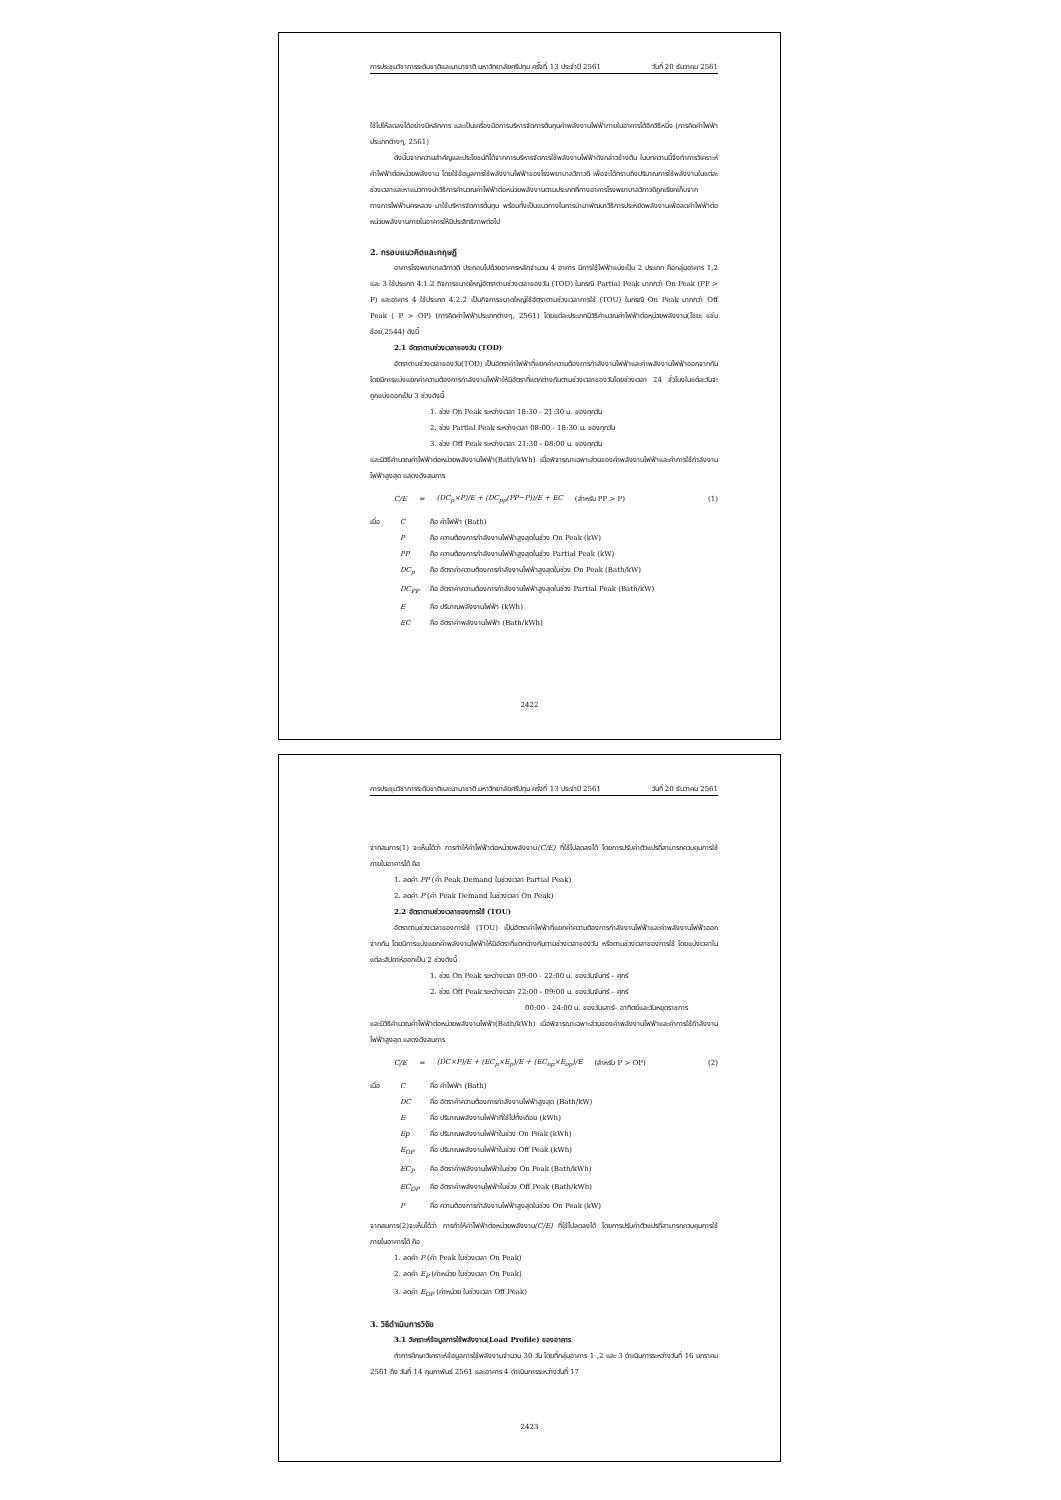การประชุมวิชาการระดับชาติและนานาชาติ มหาวิทยาลัยศรีปทุม ครั้งที่ 13 ประจำปี 2561 วันที่ 20 ธันวาคม 2561
ใช้ไปให้ลดลงได้อย่างมีหลักการ และเป็นเครื่องมือการบริหารจัดการต้นทุนค่าพลังงานไฟฟ้าภายในอาคารได้อีกวิธีหนึ่ง (การคิดค่าไฟฟ้าประเภทต่างๆ, 2561)
ดังนั้นจากความสำคัญและประโยชน์ที่ได้จากการบริหารจัดการใช้พลังงานไฟฟ้าดังกล่าวข้างต้น ในบทความนี้จึงทำการวิเคราะห์ค่าไฟฟ้าต่อหน่วยพลังงาน โดยใช้ข้อมูลการใช้พลังงานไฟฟ้าของโรงพยาบาลวิภาวดี เพื่อจะได้ทราบถึงปริมาณการใช้พลังงานในแต่ละช่วงเวลาและหาแนวทางนำวิธีการคำนวณค่าไฟฟ้าต่อหน่วยพลังงานตามประเภทที่ทางอาคารโรงพยาบาลวิภาวดีถูกเรียกเก็บจากทางการไฟฟ้านครหลวง มาใช้บริหารจัดการต้นทุน พร้อมทั้งเป็นแนวทางในการนำมาพัฒนาวิธีการประหยัดพลังงานเพื่อลดค่าไฟฟ้าต่อหน่วยพลังงานภายในอาคารให้มีประสิทธิภาพต่อไป
2. กรอบแนวคิดและทฤษฎี
อาคารโรงพยาบาลวิภาวดี ประกอบไปด้วยอาคารหลักจำนวน 4 อาคาร มีการใช้ไฟฟ้าแบ่งเป็น 2 ประเภท คือกลุ่มอาคาร 1,2 และ 3 ใช้ประเภท 4.1.2 กิจการขนาดใหญ่อัตราตามช่วงเวลาของวัน (TOD) ในกรณี Partial Peak มากกว่า On Peak (PP > P) และอาคาร 4 ใช้ประเภท 4.2.2 เป็นกิจการขนาดใหญ่ใช้อัตราตามช่วงเวลาการใช้ (TOU) ในกรณี On Peak มากกว่า Off Peak ( P > OP) (การคิดค่าไฟฟ้าประเภทต่างๆ, 2561) โดยแต่ละประเภทมีวิธีคำนวณค่าไฟฟ้าต่อหน่วยพลังงาน(ไชยะ แช่มช้อย,2544) ดังนี้
2.1 อัตราตามช่วงเวลาของวัน (TOD)
อัตราตามช่วงเวลาของวัน(TOD) เป็นอัตราค่าไฟฟ้าที่แยกค่าความต้องการกำลังงานไฟฟ้าและค่าพลังงานไฟฟ้าออกจากกัน โดยมีการแบ่งแยกค่าความต้องการกำลังงานไฟฟ้าให้มีอัตราที่แตกต่างกันตามช่วงเวลาของวันโดยช่วงเวลา 24 ชั่วโมงในแต่ละวันจะถูกแบ่งออกเป็น 3 ช่วงดังนี้
1. ช่วง On Peak ระหว่างเวลา 18:30 - 21:30 น. ของทุกวัน
2. ช่วง Partial Peak ระหว่างเวลา 08:00 - 18:30 น. ของทุกวัน
3. ช่วง Off Peak ระหว่างเวลา 21:30 - 08:00 น. ของทุกวัน
และมีวิธีคำนวณค่าไฟฟ้าต่อหน่วยพลังงานไฟฟ้า(Bath/kWh) เมื่อพิจารณาเฉพาะส่วนของค่าพลังงานไฟฟ้าและค่าการใช้กำลังงานไฟฟ้าสูงสุด แสดงดังสมการ
C/E = (DC<sub>p</sub>×P)/E + (DC<sub>pp</sub>(PP−P))/E + EC (สำหรับ PP > P) (1)
เมื่อ C คือ ค่าไฟฟ้า (Bath)
Pคือ ความต้องการกำลังงานไฟฟ้าสูงสุดในช่วง On Peak (kW)
PP คือ ความต้องการกำลังงานไฟฟ้าสูงสุดในช่วง Partial Peak (kW)
DC<sub>p</sub> คือ อัตราค่าความต้องการกำลังงานไฟฟ้าสูงสุดในช่วง On Peak (Bath/kW)
DC<sub>PP</sub> คือ อัตราค่าความต้องการกำลังงานไฟฟ้าสูงสุดในช่วง Partial Peak (Bath/kW)
Eคือ ปริมาณพลังงานไฟฟ้า (kWh)
EC คือ อัตราค่าพลังงานไฟฟ้า (Bath/kWh)
2422
การประชุมวิชาการระดับชาติและนานาชาติ มหาวิทยาลัยศรีปทุม ครั้งที่ 13 ประจำปี 2561 วันที่ 20 ธันวาคม 2561
จากสมการ(1) จะเห็นได้ว่า การทำให้ค่าไฟฟ้าต่อหน่วยพลังงาน(C/E) ที่ใช้ไปลดลงได้ โดยการปรับค่าตัวแปรที่สามารถควบคุมการใช้ภายในอาคารได้ คือ
1. ลดค่า PP (ค่า Peak Demand ในช่วงเวลา Partial Peak)
2. ลดค่า P (ค่า Peak Demand ในช่วงเวลา On Peak)
2.2 อัตราตามช่วงเวลาของการใช้ (TOU)
อัตราตามช่วงเวลาของการใช้ (TOU) เป็นอัตราค่าไฟฟ้าที่แยกค่าความต้องการกำลังงานไฟฟ้าและค่าพลังงานไฟฟ้าออกจากกัน โดยมีการแบ่งแยกค่าพลังงานไฟฟ้าให้มีอัตราที่แตกต่างกันตามช่วงเวลาของวัน หรือตามช่วงเวลาของการใช้ โดยแบ่งเวลาในแต่ละสัปดาห์ออกเป็น 2 ช่วงดังนี้
1. ช่วง On Peak ระหว่างเวลา 09:00 - 22:00 น. ของวันจันทร์ – ศุกร์
2. ช่วง Off Peak ระหว่างเวลา 22:00 - 09:00 น. ของวันจันทร์ – ศุกร์
00:00 - 24:00 น. ของวันเสาร์– อาทิตย์และวันหยุดราชการ
และมีวิธีคำนวณค่าไฟฟ้าต่อหน่วยพลังงานไฟฟ้า(Bath/kWh) เมื่อพิจารณาเฉพาะส่วนของค่าพลังงานไฟฟ้าและค่าการใช้กำลังงานไฟฟ้าสูงสุด แสดงดังสมการ
C/E = (DC×P)/E + (EC<sub>p</sub>×E<sub>p</sub>)/E + (EC<sub>op</sub>×E<sub>op</sub>)/E (สำหรับ P > OP) (2)
เมื่อ C คือ ค่าไฟฟ้า (Bath)
DC คือ อัตราค่าความต้องการกำลังงานไฟฟ้าสูงสุด (Bath/kW)
Eคือ ปริมาณพลังงานไฟฟ้าที่ใช้ไปทั้งเดือน (kWh)
Ep คือ ปริมาณพลังงานไฟฟ้าในช่วง On Peak (kWh)
E<sub>OP</sub> คือ ปริมาณพลังงานไฟฟ้าในช่วง Off Peak (kWh)
EC<sub>P</sub> คือ อัตราค่าพลังงานไฟฟ้าในช่วง On Peak (Bath/kWh)
EC<sub>OP</sub> คือ อัตราค่าพลังงานไฟฟ้าในช่วง Off Peak (Bath/kWh)
Pคือ ความต้องการกำลังงานไฟฟ้าสูงสุดในช่วง On Peak (kW)
จากสมการ(2)จะเห็นได้ว่า การทำให้ค่าไฟฟ้าต่อหน่วยพลังงาน(C/E) ที่ใช้ไปลดลงได้ โดยการปรับค่าตัวแปรที่สามารถควบคุมการใช้ภายในอาคารได้ คือ
1. ลดค่า P (ค่า Peak ในช่วงเวลา On Peak)
2. ลดค่า E<sub>P</sub> (ค่าหน่วย ในช่วงเวลา On Peak)
3. ลดค่า E<sub>OP</sub> (ค่าหน่วย ในช่วงเวลา Off Peak)
3. วิธีดำเนินการวิจัย
3.1 วิเคราะห์ข้อมูลการใช้พลังงาน(Load Profile) ของอาคาร
ทำการศึกษาวิเคราะห์ข้อมูลการใช้พลังงานจำนวน 30 วัน โดยที่กลุ่มอาคาร 1 ,2 และ 3 ดำเนินการระหว่างวันที่ 16 มกราคม 2561 ถึง วันที่ 14 กุมภาพันธ์ 2561 และอาคาร 4 ดำเนินการระหว่างวันที่ 17
2423